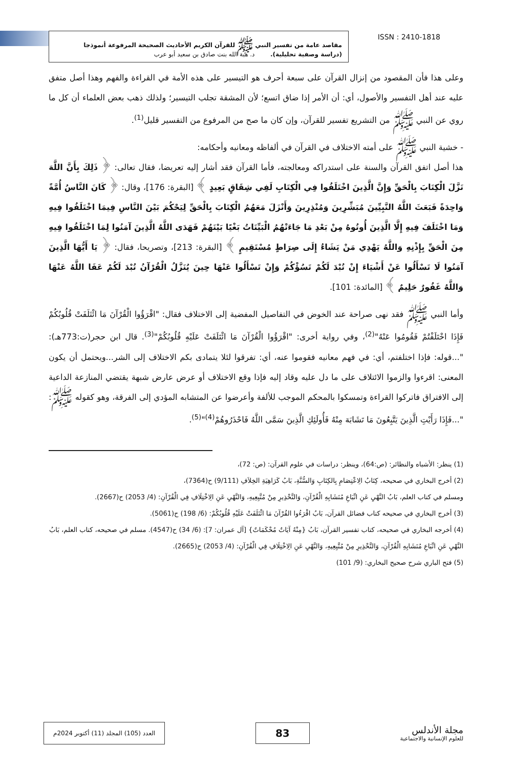مقاصد عامة من تفسير النبي ﷺ للقرآن الكريم الأحاديث الصحيحة المرفوعة أنموذجا
(دراسة وصفية تحليلية). د. هبة الله بنت صادق بن سعيد أبو عرب
ISSN : 2410-1818
وعلى هذا فأن المقصود من إنزال القرآن على سبعة أحرف هو التيسير على هذه الأمة في القراءة والفهم وهذا أصل متفق عليه عند أهل التفسير والأصول، أي: أن الأمر إذا ضاق اتسع؛ لأن المشقة تجلب التيسير؛ ولذلك ذهب بعض العلماء أن كل ما روي عن النبي ﷺ من التشريع تفسير للقرآن، وإن كان ما صح من المرفوع من التفسير قليل<sup>(1)</sup>.
- خشية النبي ﷺ على أمته الاختلاف في القرآن في ألفاظه ومعانيه وأحكامه:
هذا أصل اتفق القرآن والسنة على استدراكه ومعالجته، فأما القرآن فقد أشار إليه تعريضا، فقال تعالى: ﴿ ذَلِكَ بِأَنَّ اللَّهَ نَزَّلَ الْكِتَابَ بِالْحَقِّ وَإِنَّ الَّذِينَ اخْتَلَفُوا فِي الْكِتَابِ لَفِي شِقَاقٍ بَعِيدٍ ﴾ [البقرة: 176]، وقال: ﴿ كَانَ النَّاسُ أُمَّةً وَاحِدَةً فَبَعَثَ اللَّهُ النَّبِيِّينَ مُبَشِّرِينَ وَمُنْذِرِينَ وَأَنْزَلَ مَعَهُمُ الْكِتَابَ بِالْحَقِّ لِيَحْكُمَ بَيْنَ النَّاسِ فِيمَا اخْتَلَفُوا فِيهِ وَمَا اخْتَلَفَ فِيهِ إِلَّا الَّذِينَ أُوتُوهُ مِنْ بَعْدِ مَا جَاءَتْهُمُ الْبَيِّنَاتُ بَغْيًا بَيْنَهُمْ فَهَدَى اللَّهُ الَّذِينَ آمَنُوا لِمَا اخْتَلَفُوا فِيهِ مِنَ الْحَقِّ بِإِذْنِهِ وَاللَّهُ يَهْدِي مَنْ يَشَاءُ إِلَى صِرَاطٍ مُسْتَقِيمٍ ﴾ [البقرة: 213]، وتصريحا، فقال: ﴿ يَا أَيُّهَا الَّذِينَ آمَنُوا لَا تَسْأَلُوا عَنْ أَشْيَاءَ إِنْ تُبْدَ لَكُمْ تَسُؤْكُمْ وَإِنْ تَسْأَلُوا عَنْهَا حِينَ يُنَزَّلُ الْقُرْآنُ تُبْدَ لَكُمْ عَفَا اللَّهُ عَنْهَا وَاللَّهُ غَفُورٌ حَلِيمٌ ﴾ [المائدة: 101].
وأما النبي ﷺ فقد نهى صراحة عند الخوض في التفاصيل المفضية إلى الاختلاف فقال: "اقْرَؤُوا الْقُرْآنَ مَا ائْتَلَفَتْ قُلُوبُكُمْ فَإِذَا اخْتَلَفْتُمْ فَقُومُوا عَنْهُ"<sup>(2)</sup>، وفي رواية أخرى: "اقْرَؤُوا الْقُرْآنَ مَا ائْتَلَفَتْ عَلَيْهِ قُلُوبُكُمْ"<sup>(3)</sup>. قال ابن حجر(ت:773هـ): "...قوله: فإذا اختلفتم، أي: في فهم معانيه فقوموا عنه، أي: تفرقوا لئلا يتمادى بكم الاختلاف إلى الشر...ويحتمل أن يكون المعنى: اقرءوا والزموا الائتلاف على ما دل عليه وقاد إليه فإذا وقع الاختلاف أو عرض عارض شبهة يقتضي المنازعة الداعية إلى الافتراق فاتركوا القراءة وتمسكوا بالمحكم الموجب للألفة وأعرضوا عن المتشابه المؤدي إلى الفرقة، وهو كقوله ﷺ: "...فَإِذَا رَأَيْتِ الَّذِينَ يَتَّبِعُونَ مَا تَشَابَهَ مِنْهُ فَأُولَئِكِ الَّذِينَ سَمَّى اللَّهُ فَاحْذَرُوهُمْ<sup>(4)</sup>"<sup>(5)</sup>.
(1) ينظر: الأشباه والنظائر: (ص:64)، وينظر: دراسات في علوم القرآن: (ص: 72)،
(2) أخرج البخاري في صحيحه، كِتَابُ الِاعْتِصَامِ بِالكِتَابِ وَالسُّنَّةِ، بَابُ كَرَاهِيَةِ الخِلاَفِ (9/111) ح(7364)،
ومسلم في كتاب العلم، بَابُ النَّهْيِ عَنِ اتِّبَاعِ مُتَشَابِهِ الْقُرْآنِ، وَالتَّحْذِيرِ مِنْ مُتَّبِعِيهِ، وَالنَّهْيِ عَنِ الِاخْتِلَافِ فِي الْقُرْآنِ: (4/ 2053) ح(2667).
(3) أخرج البخاري في صحيحه كتاب فضائل القرآن، بَابُ اقْرَءُوا القُرْآنَ مَا ائْتَلَفَتْ عَلَيْهِ قُلُوبُكُمْ: (6/ 198) ح(5061).
(4) أخرجه البخاري في صحيحه، كتاب تفسير القرآن، بَابُ {مِنْهُ آيَاتٌ مُحْكَمَاتٌ} [آل عمران: 7]: (6/ 34) ح(4547). مسلم في صحيحه، كتاب العلم، بَابُ النَّهْيِ عَنِ اتِّبَاعِ مُتَشَابِهِ الْقُرْآنِ، وَالتَّحْذِيرِ مِنْ مُتَّبِعِيهِ، وَالنَّهْيِ عَنِ الِاخْتِلَافِ فِي الْقُرْآنِ: (4/ 2053) ح(2665).
(5) فتح الباري شرح صحيح البخاري: (9/ 101)
العدد (105) المجلد (11) أكتوبر 2024م
83
مجلة الأندلس
للعلوم الإنسانية والاجتماعية